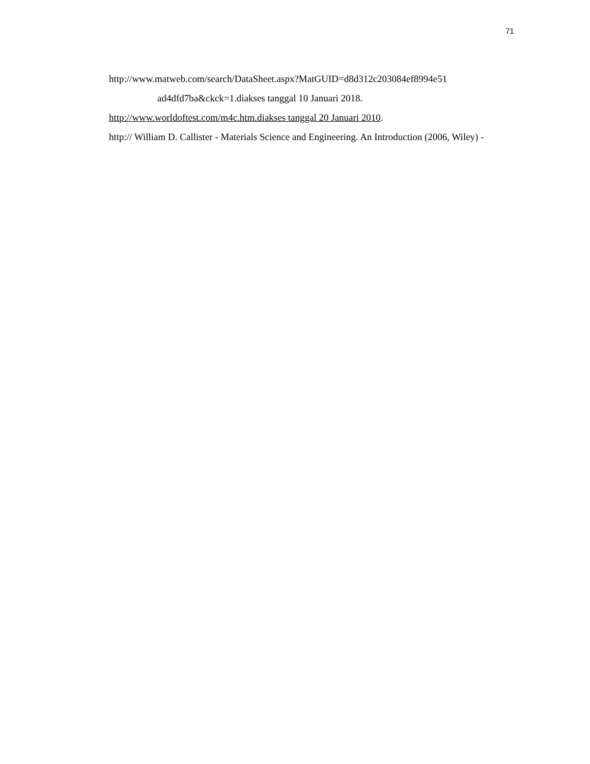71
http://www.matweb.com/search/DataSheet.aspx?MatGUID=d8d312c203084ef8994e51
ad4dfd7ba&ckck=1.diakses tanggal 10 Januari 2018.
http://www.worldoftest.com/m4c.htm.diakses tanggal 20 Januari 2010.
http:// William D. Callister - Materials Science and Engineering. An Introduction (2006, Wiley) -